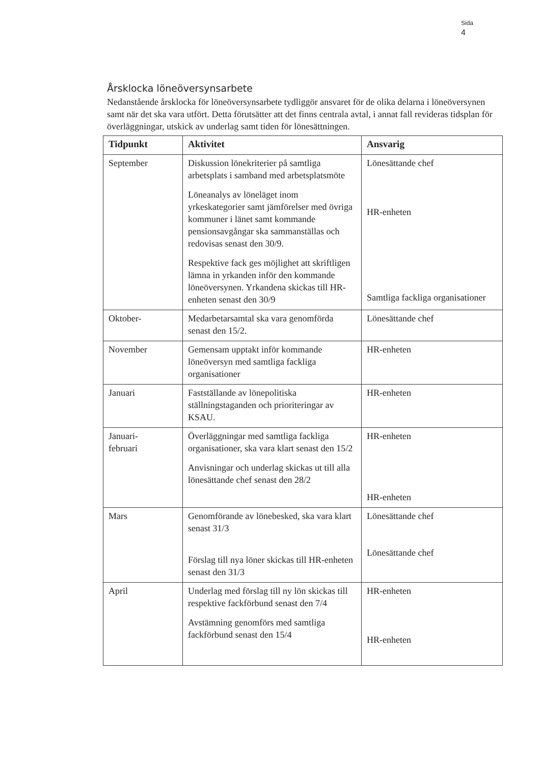Sida
4
Årsklocka löneöversynsarbete
Nedanstående årsklocka för löneöversynsarbete tydliggör ansvaret för de olika delarna i löneöversynen samt när det ska vara utfört. Detta förutsätter att det finns centrala avtal, i annat fall revideras tidsplan för överläggningar, utskick av underlag samt tiden för lönesättningen.
| Tidpunkt | Aktivitet | Ansvarig |
| --- | --- | --- |
| September | Diskussion lönekriterier på samtliga arbetsplats i samband med arbetsplatsmöte Löneanalys av löneläget inom yrkeskategorier samt jämförelser med övriga kommuner i länet samt kommande pensionsavgångar ska sammanställas och redovisas senast den 30/9. Respektive fack ges möjlighet att skriftligen lämna in yrkanden inför den kommande löneöversynen. Yrkandena skickas till HR-enheten senast den 30/9 | Lönesättande chef HR-enheten Samtliga fackliga organisationer |
| Oktober- | Medarbetarsamtal ska vara genomförda senast den 15/2. | Lönesättande chef |
| November | Gemensam upptakt inför kommande löneöversyn med samtliga fackliga organisationer | HR-enheten |
| Januari | Fastställande av lönepolitiska ställningstaganden och prioriteringar av KSAU. | HR-enheten |
| Januari- februari | Överläggningar med samtliga fackliga organisationer, ska vara klart senast den 15/2 Anvisningar och underlag skickas ut till alla lönesättande chef senast den 28/2 | HR-enheten HR-enheten |
| Mars | Genomförande av lönebesked, ska vara klart senast 31/3 Förslag till nya löner skickas till HR-enheten senast den 31/3 | Lönesättande chef Lönesättande chef |
| April | Underlag med förslag till ny lön skickas till respektive fackförbund senast den 7/4 Avstämning genomförs med samtliga fackförbund senast den 15/4 | HR-enheten HR-enheten |